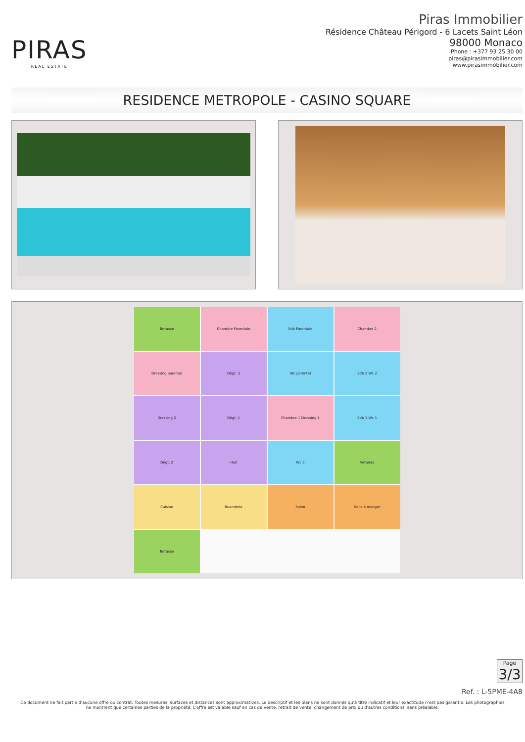PIRAS
REAL ESTATE
Piras Immobilier
Résidence Château Périgord - 6 Lacets Saint Léon
98000 Monaco
Phone : +377 93 25 30 00
piras@pirasimmobilier.com
www.pirasimmobilier.com
RESIDENCE METROPOLE - CASINO SQUARE
Terrasse Chambre Parentale Sdb Parentale Chambre 2 Dressing parental Dégt. 3 Wc parental Sdb 2 Wc 2 Dressing 2 Dégt. 1 Chambre 1 Dressing 1 Sdb 1 Wc 1 Dégt. 2 Hall Wc 3 Véranda Cuisine Buanderie Salon Salle à manger Terrasse
Page
3/3
Ref. : L-5PME-4A8
Ce document ne fait partie d'aucune offre ou contrat. Toutes mesures, surfaces et distances sont approximatives. Le descriptif et les plans ne sont donnés qu'à titre indicatif et leur exactitude n'est pas garantie. Les photographies ne montrent que certaines parties de la propriété. L'offre est valable sauf en cas de vente, retrait de vente, changement de prix ou d'autres conditions, sans préalable.